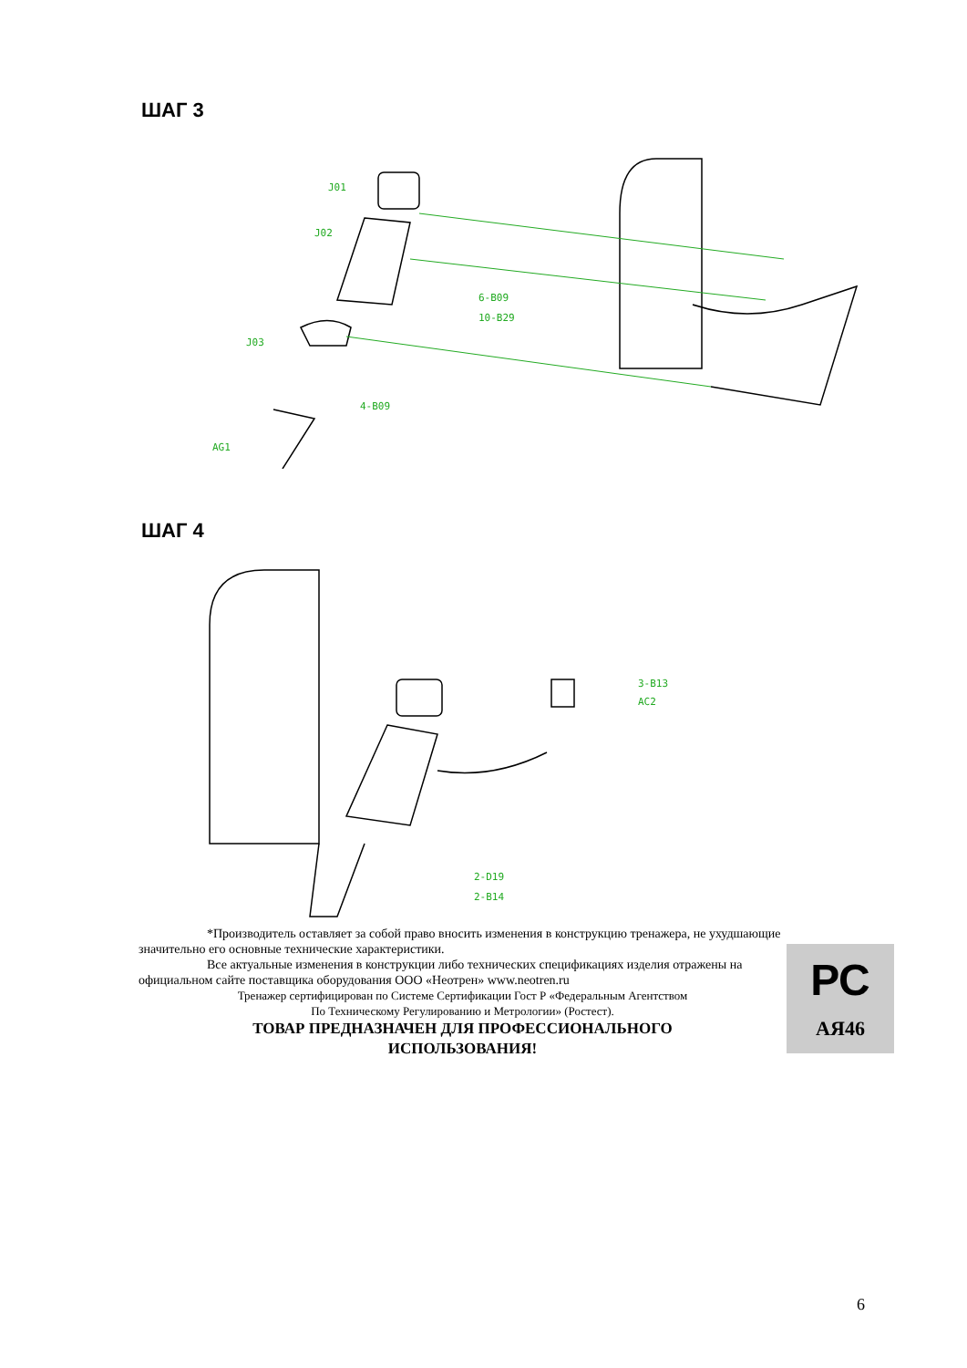ШАГ 3
J01
J02
6-B09
10-B29
J03
4-B09
AG1
ШАГ 4
3-B13
AC2
2-D19
2-B14
*Производитель оставляет за собой право вносить изменения в конструкцию тренажера, не ухудшающие значительно его основные технические характеристики.
Все актуальные изменения в конструкции либо технических спецификациях изделия отражены на официальном сайте поставщика оборудования ООО «Неотрен» www.neotren.ru
Тренажер сертифицирован по Системе Сертификации Гост Р «Федеральным Агентством
По Техническому Регулированию и Метрологии» (Ростест).
ТОВАР ПРЕДНАЗНАЧЕН ДЛЯ ПРОФЕССИОНАЛЬНОГО
ИСПОЛЬЗОВАНИЯ!
РС
АЯ46
6